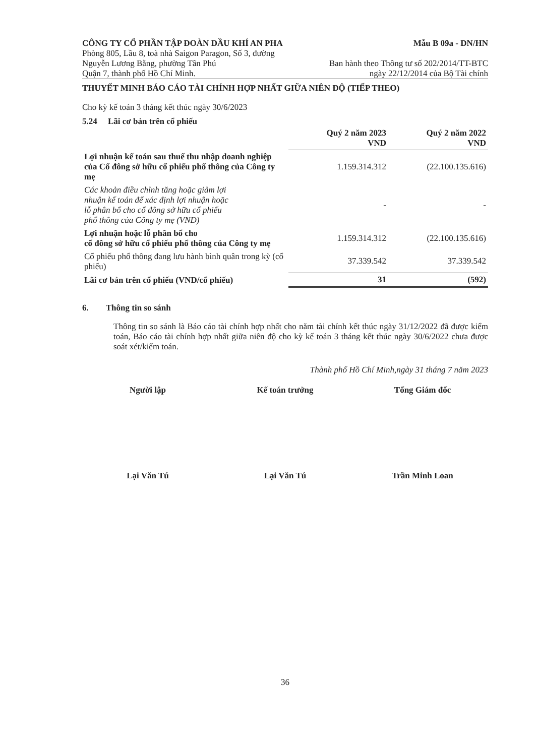CÔNG TY CỔ PHẦN TẬP ĐOÀN DẦU KHÍ AN PHA
Mẫu B 09a - DN/HN
Phòng 805, Lầu 8, toà nhà Saigon Paragon, Số 3, đường
Nguyễn Lương Bằng, phường Tân Phú
Quận 7, thành phố Hồ Chí Minh.
Ban hành theo Thông tư số 202/2014/TT-BTC
ngày 22/12/2014 của Bộ Tài chính
THUYẾT MINH BÁO CÁO TÀI CHÍNH HỢP NHẤT GIỮA NIÊN ĐỘ (TIẾP THEO)
Cho kỳ kế toán 3 tháng kết thúc ngày 30/6/2023
5.24 Lãi cơ bản trên cổ phiếu
| | Quý 2 năm 2023 VND | Quý 2 năm 2022 VND |
| --- | --- | --- |
| Lợi nhuận kế toán sau thuế thu nhập doanh nghiệp của Cổ đông sở hữu cổ phiếu phổ thông của Công ty mẹ | 1.159.314.312 | (22.100.135.616) |
| Các khoản điều chỉnh tăng hoặc giảm lợi nhuận kế toán để xác định lợi nhuận hoặc lỗ phân bổ cho cổ đông sở hữu cổ phiếu phổ thông của Công ty mẹ (VND) | - | - |
| Lợi nhuận hoặc lỗ phân bổ cho cổ đông sở hữu cổ phiếu phổ thông của Công ty mẹ | 1.159.314.312 | (22.100.135.616) |
| Cổ phiếu phổ thông đang lưu hành bình quân trong kỳ (cổ phiếu) | 37.339.542 | 37.339.542 |
| Lãi cơ bản trên cổ phiếu (VND/cổ phiếu) | 31 | (592) |
6. Thông tin so sánh
Thông tin so sánh là Báo cáo tài chính hợp nhất cho năm tài chính kết thúc ngày 31/12/2022 đã được kiểm toán, Báo cáo tài chính hợp nhất giữa niên độ cho kỳ kế toán 3 tháng kết thúc ngày 30/6/2022 chưa được soát xét/kiểm toán.
Thành phố Hồ Chí Minh,ngày 31 tháng 7 năm 2023
Người lập Kế toán trưởng Tổng Giám đốc
Lại Văn Tú Lại Văn Tú Trần Minh Loan
36